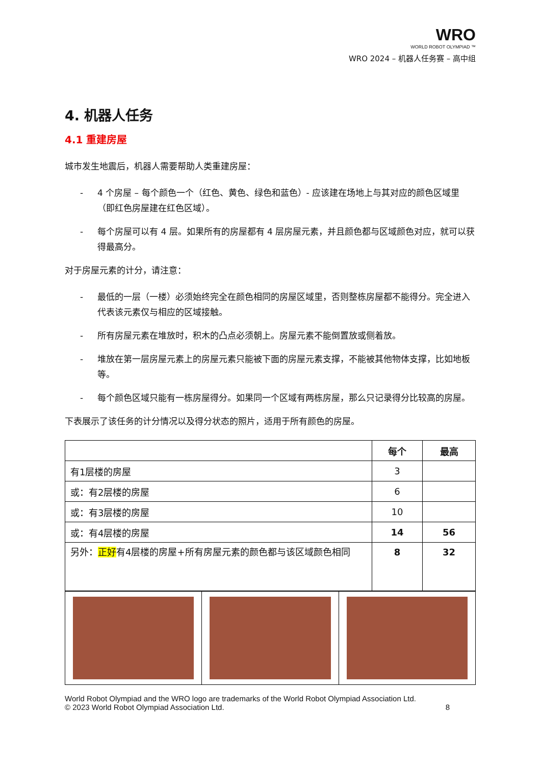WRO
WORLD ROBOT OLYMPIAD ™
WRO 2024 – 机器人任务赛 – 高中组
4. 机器人任务
4.1 重建房屋
城市发生地震后，机器人需要帮助人类重建房屋：
- 4 个房屋 – 每个颜色一个（红色、黄色、绿色和蓝色）- 应该建在场地上与其对应的颜色区域里（即红色房屋建在红色区域）。
- 每个房屋可以有 4 层。如果所有的房屋都有 4 层房屋元素，并且颜色都与区域颜色对应，就可以获得最高分。
对于房屋元素的计分，请注意：
- 最低的一层（一楼）必须始终完全在颜色相同的房屋区域里，否则整栋房屋都不能得分。完全进入代表该元素仅与相应的区域接触。
- 所有房屋元素在堆放时，积木的凸点必须朝上。房屋元素不能倒置放或侧着放。
- 堆放在第一层房屋元素上的房屋元素只能被下面的房屋元素支撑，不能被其他物体支撑，比如地板等。
- 每个颜色区域只能有一栋房屋得分。如果同一个区域有两栋房屋，那么只记录得分比较高的房屋。
下表展示了该任务的计分情况以及得分状态的照片，适用于所有颜色的房屋。
| | 每个 | 最高 |
| --- | --- | --- |
| 有1层楼的房屋 | 3 | |
| 或：有2层楼的房屋 | 6 | |
| 或：有3层楼的房屋 | 10 | |
| 或：有4层楼的房屋 | 14 | 56 |
| 另外： 正好 有4层楼的房屋+所有房屋元素的颜色都与该区域颜色相同 | 8 | 32 |
World Robot Olympiad and the WRO logo are trademarks of the World Robot Olympiad Association Ltd.
© 2023 World Robot Olympiad Association Ltd. 8